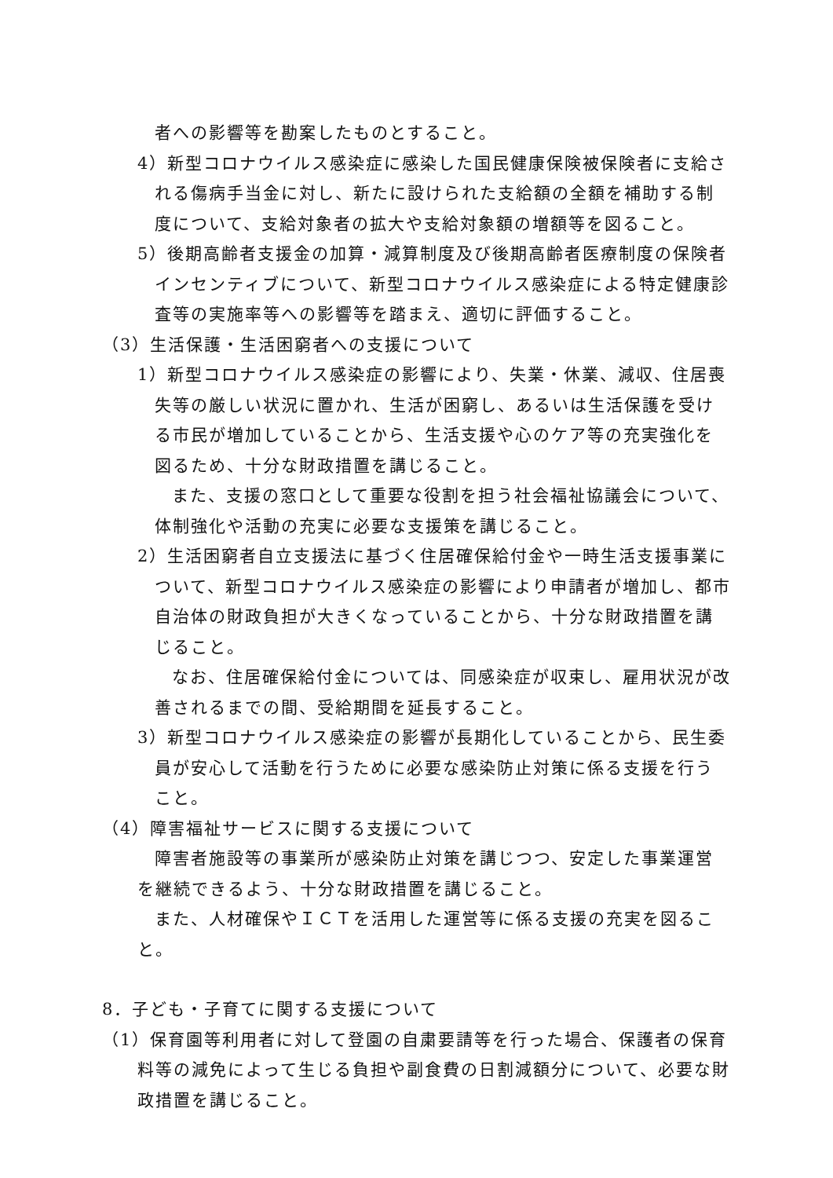者への影響等を勘案したものとすること。
4）新型コロナウイルス感染症に感染した国民健康保険被保険者に支給される傷病手当金に対し、新たに設けられた支給額の全額を補助する制度について、支給対象者の拡大や支給対象額の増額等を図ること。
5）後期高齢者支援金の加算・減算制度及び後期高齢者医療制度の保険者インセンティブについて、新型コロナウイルス感染症による特定健康診査等の実施率等への影響等を踏まえ、適切に評価すること。
（3）生活保護・生活困窮者への支援について
1）新型コロナウイルス感染症の影響により、失業・休業、減収、住居喪失等の厳しい状況に置かれ、生活が困窮し、あるいは生活保護を受ける市民が増加していることから、生活支援や心のケア等の充実強化を図るため、十分な財政措置を講じること。
また、支援の窓口として重要な役割を担う社会福祉協議会について、体制強化や活動の充実に必要な支援策を講じること。
2）生活困窮者自立支援法に基づく住居確保給付金や一時生活支援事業について、新型コロナウイルス感染症の影響により申請者が増加し、都市自治体の財政負担が大きくなっていることから、十分な財政措置を講じること。
なお、住居確保給付金については、同感染症が収束し、雇用状況が改善されるまでの間、受給期間を延長すること。
3）新型コロナウイルス感染症の影響が長期化していることから、民生委員が安心して活動を行うために必要な感染防止対策に係る支援を行うこと。
（4）障害福祉サービスに関する支援について
障害者施設等の事業所が感染防止対策を講じつつ、安定した事業運営を継続できるよう、十分な財政措置を講じること。
また、人材確保やＩＣＴを活用した運営等に係る支援の充実を図ること。
8．子ども・子育てに関する支援について
（1）保育園等利用者に対して登園の自粛要請等を行った場合、保護者の保育料等の減免によって生じる負担や副食費の日割減額分について、必要な財政措置を講じること。